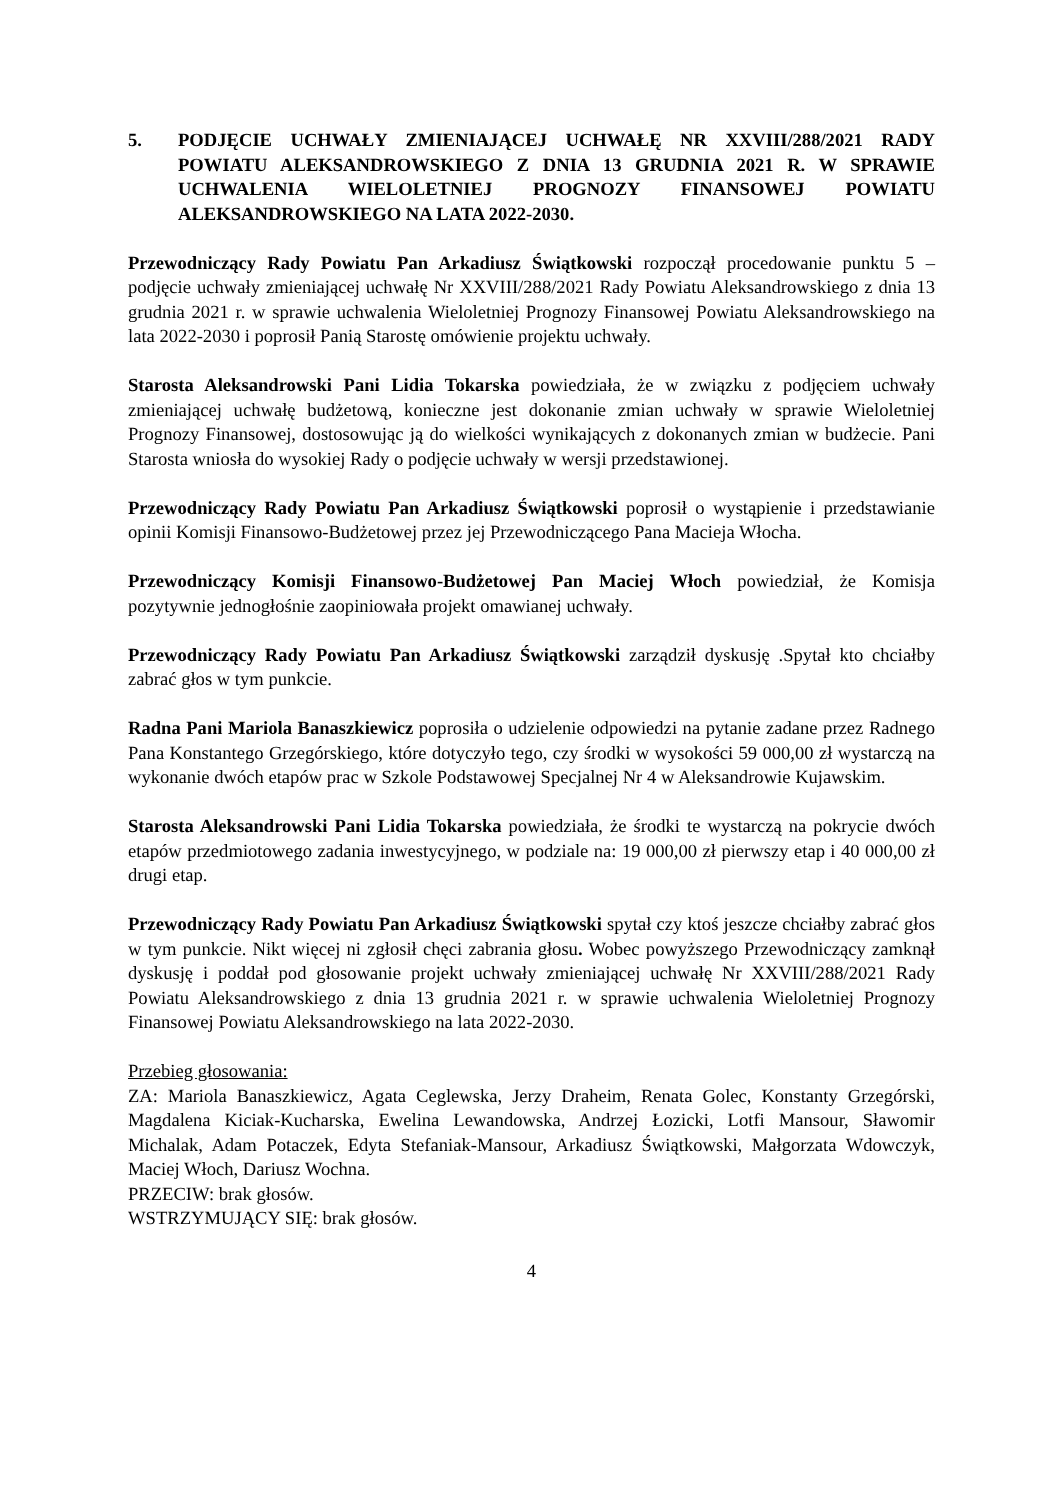5. PODJĘCIE UCHWAŁY ZMIENIAJĄCEJ UCHWAŁĘ NR XXVIII/288/2021 RADY POWIATU ALEKSANDROWSKIEGO Z DNIA 13 GRUDNIA 2021 R. W SPRAWIE UCHWALENIA WIELOLETNIEJ PROGNOZY FINANSOWEJ POWIATU ALEKSANDROWSKIEGO NA LATA 2022-2030.
Przewodniczący Rady Powiatu Pan Arkadiusz Świątkowski rozpoczął procedowanie punktu 5 – podjęcie uchwały zmieniającej uchwałę Nr XXVIII/288/2021 Rady Powiatu Aleksandrowskiego z dnia 13 grudnia 2021 r. w sprawie uchwalenia Wieloletniej Prognozy Finansowej Powiatu Aleksandrowskiego na lata 2022-2030 i poprosił Panią Starostę omówienie projektu uchwały.
Starosta Aleksandrowski Pani Lidia Tokarska powiedziała, że w związku z podjęciem uchwały zmieniającej uchwałę budżetową, konieczne jest dokonanie zmian uchwały w sprawie Wieloletniej Prognozy Finansowej, dostosowując ją do wielkości wynikających z dokonanych zmian w budżecie. Pani Starosta wniosła do wysokiej Rady o podjęcie uchwały w wersji przedstawionej.
Przewodniczący Rady Powiatu Pan Arkadiusz Świątkowski poprosił o wystąpienie i przedstawianie opinii Komisji Finansowo-Budżetowej przez jej Przewodniczącego Pana Macieja Włocha.
Przewodniczący Komisji Finansowo-Budżetowej Pan Maciej Włoch powiedział, że Komisja pozytywnie jednogłośnie zaopiniowała projekt omawianej uchwały.
Przewodniczący Rady Powiatu Pan Arkadiusz Świątkowski zarządził dyskusję .Spytał kto chciałby zabrać głos w tym punkcie.
Radna Pani Mariola Banaszkiewicz poprosiła o udzielenie odpowiedzi na pytanie zadane przez Radnego Pana Konstantego Grzegórskiego, które dotyczyło tego, czy środki w wysokości 59 000,00 zł wystarczą na wykonanie dwóch etapów prac w Szkole Podstawowej Specjalnej Nr 4 w Aleksandrowie Kujawskim.
Starosta Aleksandrowski Pani Lidia Tokarska powiedziała, że środki te wystarczą na pokrycie dwóch etapów przedmiotowego zadania inwestycyjnego, w podziale na: 19 000,00 zł pierwszy etap i 40 000,00 zł drugi etap.
Przewodniczący Rady Powiatu Pan Arkadiusz Świątkowski spytał czy ktoś jeszcze chciałby zabrać głos w tym punkcie. Nikt więcej ni zgłosił chęci zabrania głosu. Wobec powyższego Przewodniczący zamknął dyskusję i poddał pod głosowanie projekt uchwały zmieniającej uchwałę Nr XXVIII/288/2021 Rady Powiatu Aleksandrowskiego z dnia 13 grudnia 2021 r. w sprawie uchwalenia Wieloletniej Prognozy Finansowej Powiatu Aleksandrowskiego na lata 2022-2030.
Przebieg głosowania:
ZA: Mariola Banaszkiewicz, Agata Ceglewska, Jerzy Draheim, Renata Golec, Konstanty Grzegórski, Magdalena Kiciak-Kucharska, Ewelina Lewandowska, Andrzej Łozicki, Lotfi Mansour, Sławomir Michalak, Adam Potaczek, Edyta Stefaniak-Mansour, Arkadiusz Świątkowski, Małgorzata Wdowczyk, Maciej Włoch, Dariusz Wochna.
PRZECIW: brak głosów.
WSTRZYMUJĄCY SIĘ: brak głosów.
4